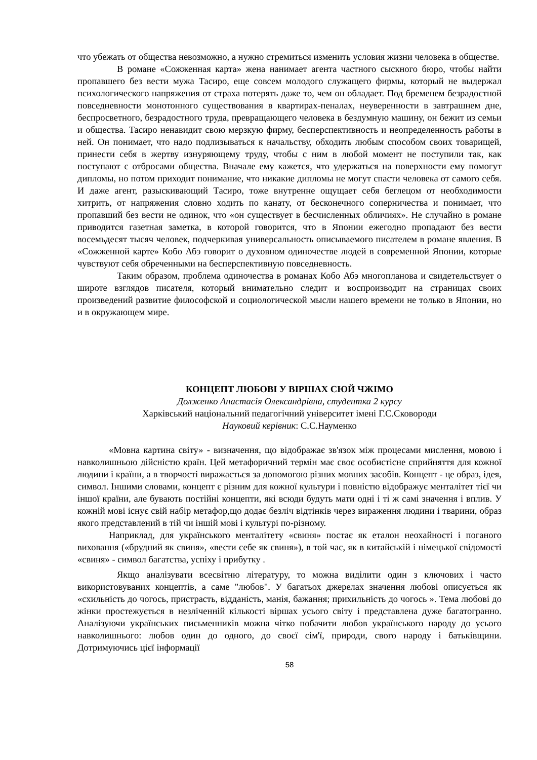что убежать от общества невозможно, а нужно стремиться изменить условия жизни человека в обществе.
В романе «Сожженная карта» жена нанимает агента частного сыскного бюро, чтобы найти пропавшего без вести мужа Тасиро, еще совсем молодого служащего фирмы, который не выдержал психологического напряжения от страха потерять даже то, чем он обладает. Под бременем безрадостной повседневности монотонного существования в квартирах-пеналах, неуверенности в завтрашнем дне, беспросветного, безрадостного труда, превращающего человека в бездумную машину, он бежит из семьи и общества. Тасиро ненавидит свою мерзкую фирму, бесперспективность и неопределенность работы в ней. Он понимает, что надо подлизываться к начальству, обходить любым способом своих товарищей, принести себя в жертву изнуряющему труду, чтобы с ним в любой момент не поступили так, как поступают с отбросами общества. Вначале ему кажется, что удержаться на поверхности ему помогут дипломы, но потом приходит понимание, что никакие дипломы не могут спасти человека от самого себя. И даже агент, разыскивающий Тасиро, тоже внутренне ощущает себя беглецом от необходимости хитрить, от напряжения словно ходить по канату, от бесконечного соперничества и понимает, что пропавший без вести не одинок, что «он существует в бесчисленных обличиях». Не случайно в романе приводится газетная заметка, в которой говорится, что в Японии ежегодно пропадают без вести восемьдесят тысяч человек, подчеркивая универсальность описываемого писателем в романе явления. В «Сожженной карте» Кобо Абэ говорит о духовном одиночестве людей в современной Японии, которые чувствуют себя обреченными на бесперспективную повседневность.
Таким образом, проблема одиночества в романах Кобо Абэ многопланова и свидетельствует о широте взглядов писателя, который внимательно следит и воспроизводит на страницах своих произведений развитие философской и социологической мысли нашего времени не только в Японии, но и в окружающем мире.
КОНЦЕПТ ЛЮБОВІ У ВІРШАХ СЮЙ ЧЖІМО
Долженко Анастасія Олександрівна, студентка 2 курсу
Харківський національний педагогічний університет імені Г.С.Сковороди
Науковий керівник: С.С.Науменко
«Мовна картина світу» - визначення, що відображає зв'язок між процесами мислення, мовою і навколишньою дійсністю країн. Цей метафоричний термін має своє особистісне сприйняття для кожної людини і країни, а в творчості виражається за допомогою різних мовних засобів. Концепт - це образ, ідея, символ. Іншими словами, концепт є різним для кожної культури і повністю відображує менталітет тієї чи іншої країни, але бувають постійні концепти, які всюди будуть мати одні і ті ж самі значення і вплив. У кожній мові існує свій набір метафор,що додає безліч відтінків через вираження людини і тварини, образ якого представлений в тій чи іншій мові і культурі по-різному.
Наприклад, для українського менталітету «свиня» постає як еталон неохайності і поганого виховання («брудний як свиня», «вести себе як свиня»), в той час, як в китайській і німецької свідомості «свиня» - символ багатства, успіху і прибутку .
Якщо аналізувати всесвітню літературу, то можна виділити один з ключових і часто використовуваних концептів, а саме "любов". У багатьох джерелах значення любові описується як «схильність до чогось, пристрасть, відданість, манія, бажання; прихильність до чогось ». Тема любові до жінки простежується в незліченній кількості віршах усього світу і представлена дуже багатогранно. Аналізуючи українських письменників можна чітко побачити любов українського народу до усього навколишнього: любов один до одного, до своєї сім'ї, природи, свого народу і батьківщини. Дотримуючись цієї інформації
58